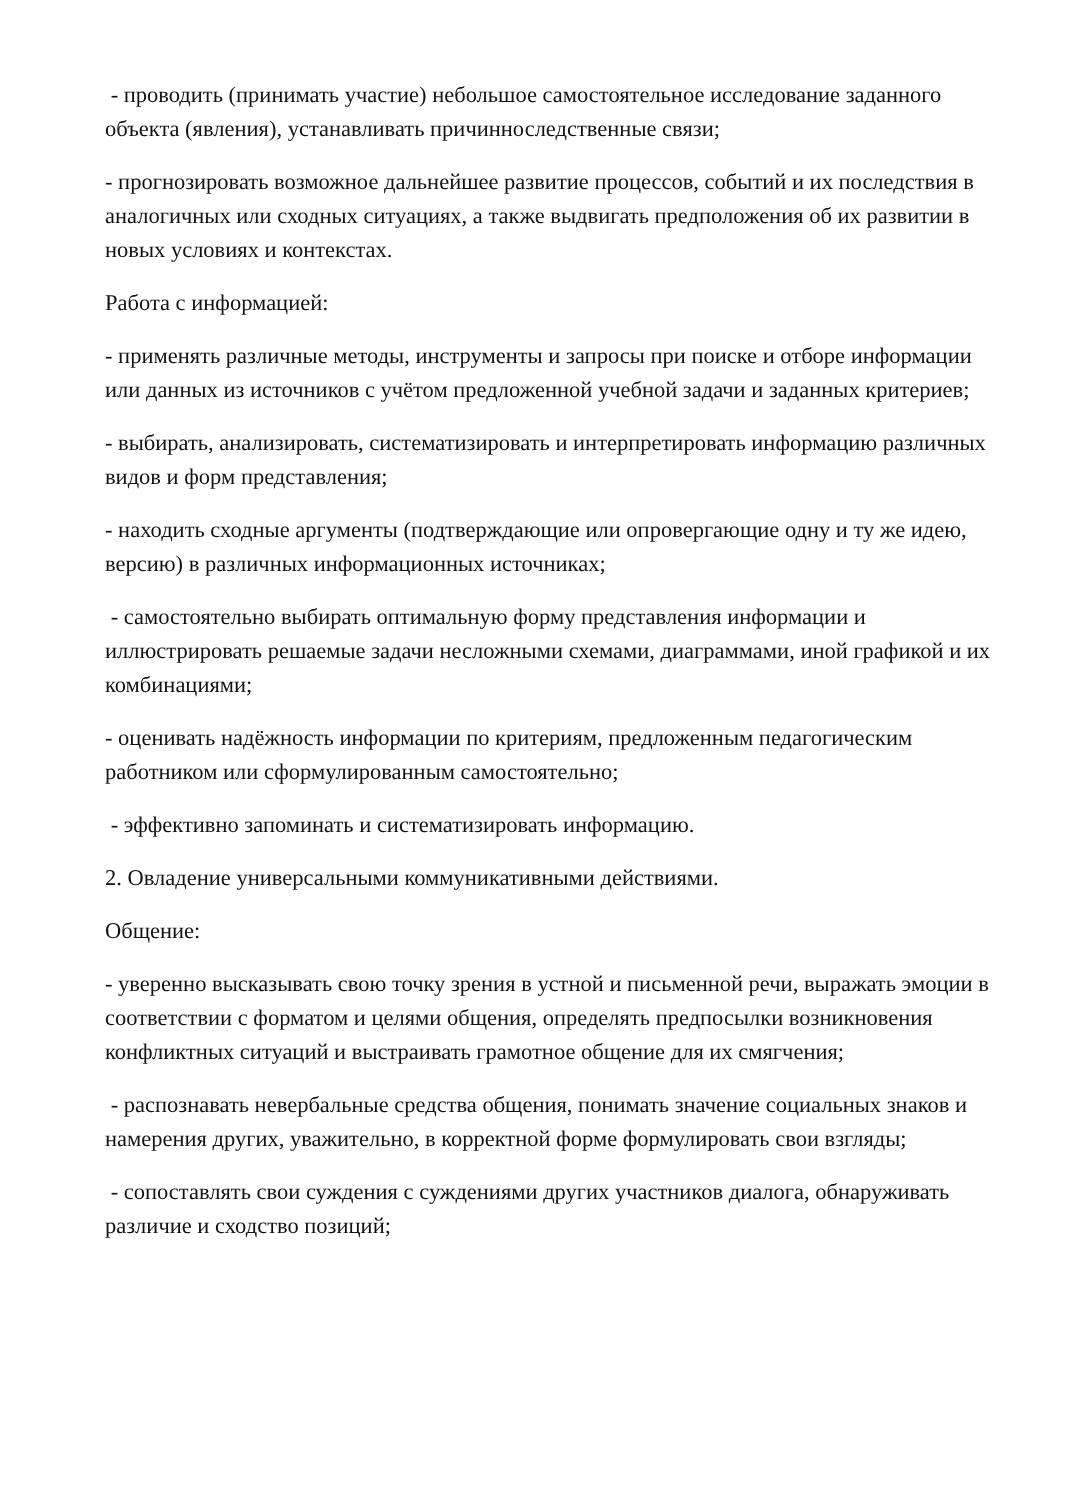- проводить (принимать участие) небольшое самостоятельное исследование заданного объекта (явления), устанавливать причинноследственные связи;
- прогнозировать возможное дальнейшее развитие процессов, событий и их последствия в аналогичных или сходных ситуациях, а также выдвигать предположения об их развитии в новых условиях и контекстах.
Работа с информацией:
- применять различные методы, инструменты и запросы при поиске и отборе информации или данных из источников с учётом предложенной учебной задачи и заданных критериев;
- выбирать, анализировать, систематизировать и интерпретировать информацию различных видов и форм представления;
- находить сходные аргументы (подтверждающие или опровергающие одну и ту же идею, версию) в различных информационных источниках;
- самостоятельно выбирать оптимальную форму представления информации и иллюстрировать решаемые задачи несложными схемами, диаграммами, иной графикой и их комбинациями;
- оценивать надёжность информации по критериям, предложенным педагогическим работником или сформулированным самостоятельно;
- эффективно запоминать и систематизировать информацию.
2. Овладение универсальными коммуникативными действиями.
Общение:
- уверенно высказывать свою точку зрения в устной и письменной речи, выражать эмоции в соответствии с форматом и целями общения, определять предпосылки возникновения конфликтных ситуаций и выстраивать грамотное общение для их смягчения;
- распознавать невербальные средства общения, понимать значение социальных знаков и намерения других, уважительно, в корректной форме формулировать свои взгляды;
- сопоставлять свои суждения с суждениями других участников диалога, обнаруживать различие и сходство позиций;